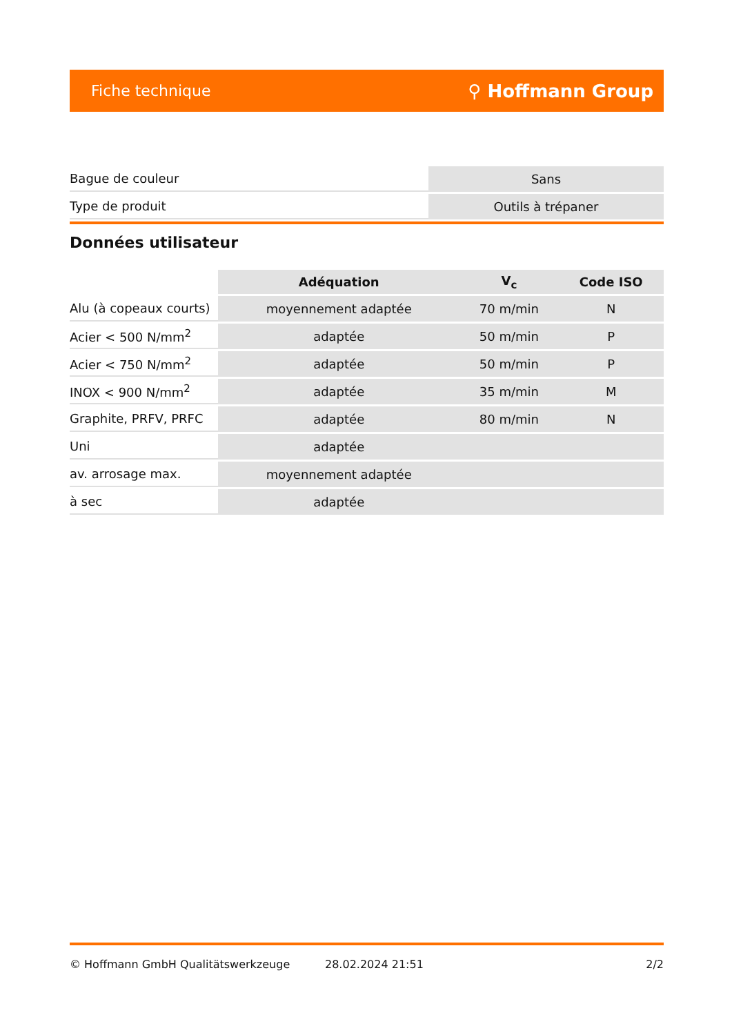Fiche technique ⚲ Hoffmann Group
| Bague de couleur | Sans |
| Type de produit | Outils à trépaner |
Données utilisateur
| | Adéquation | V<sub>c</sub> | Code ISO |
| --- | --- | --- | --- |
| Alu (à copeaux courts) | moyennement adaptée | 70 m/min | N |
| Acier < 500 N/mm<sup>2</sup> | adaptée | 50 m/min | P |
| Acier < 750 N/mm<sup>2</sup> | adaptée | 50 m/min | P |
| INOX < 900 N/mm<sup>2</sup> | adaptée | 35 m/min | M |
| Graphite, PRFV, PRFC | adaptée | 80 m/min | N |
| Uni | adaptée | | |
| av. arrosage max. | moyennement adaptée | | |
| à sec | adaptée | | |
© Hoffmann GmbH Qualitätswerkzeuge 28.02.2024 21:51 2/2